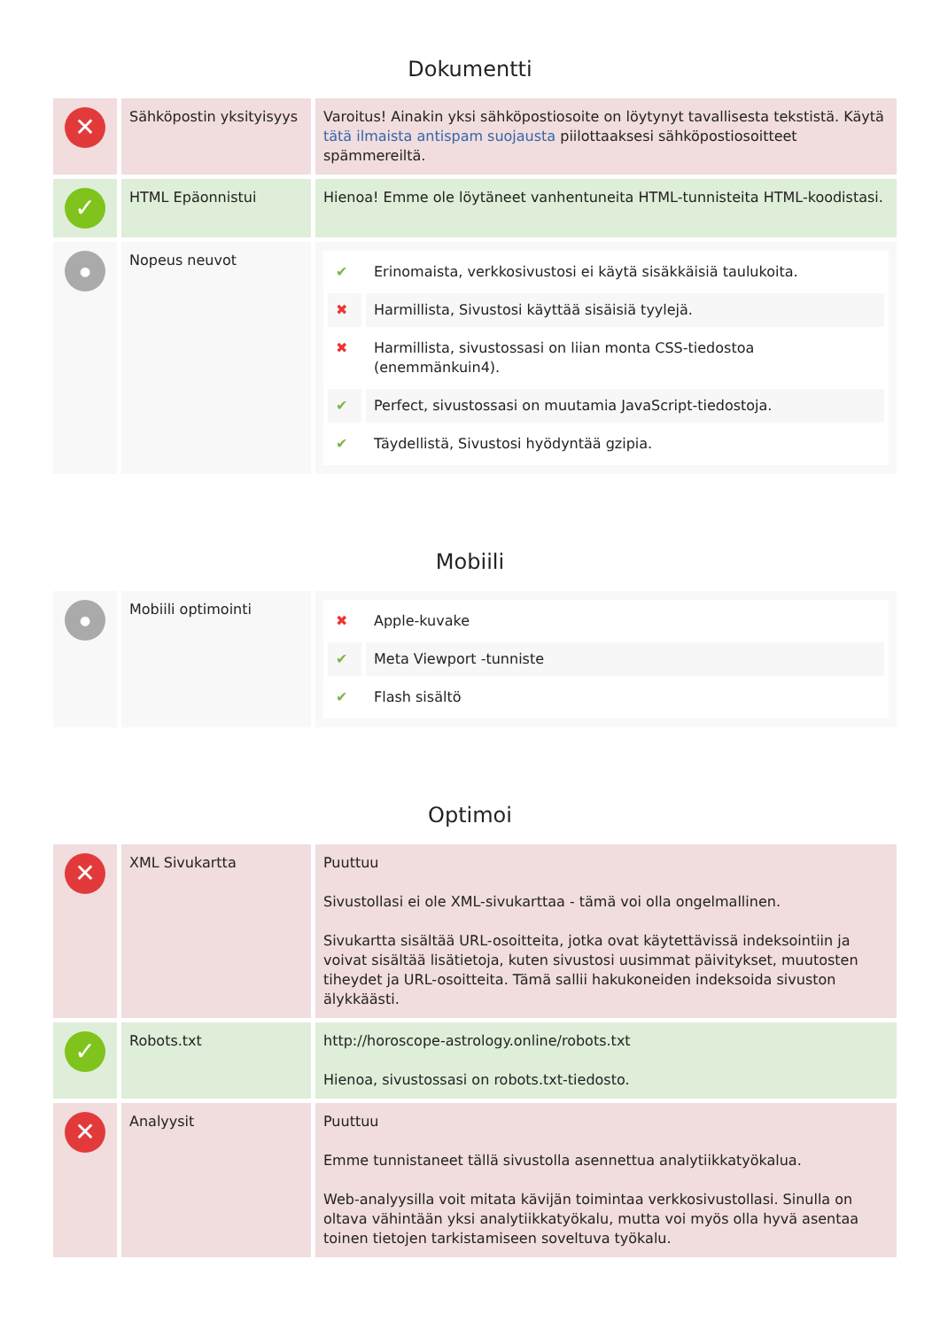Dokumentti
| ✕ | Sähköpostin yksityisyys | Varoitus! Ainakin yksi sähköpostiosoite on löytynyt tavallisesta tekstistä. Käytä tätä ilmaista antispam suojausta piilottaaksesi sähköpostiosoitteet spämmereiltä. |
| ✓ | HTML Epäonnistui | Hienoa! Emme ole löytäneet vanhentuneita HTML-tunnisteita HTML-koodistasi. |
| ● | Nopeus neuvot | / ✔ / Erinomaista, verkkosivustosi ei käytä sisäkkäisiä taulukoita. / / ✖ / Harmillista, Sivustosi käyttää sisäisiä tyylejä. / / ✖ / Harmillista, sivustossasi on liian monta CSS-tiedostoa (enemmänkuin4). / / ✔ / Perfect, sivustossasi on muutamia JavaScript-tiedostoja. / / ✔ / Täydellistä, Sivustosi hyödyntää gzipia. / |
Mobiili
| ● | Mobiili optimointi | / ✖ / Apple-kuvake / / ✔ / Meta Viewport -tunniste / / ✔ / Flash sisältö / |
Optimoi
| ✕ | XML Sivukartta | Puuttuu Sivustollasi ei ole XML-sivukarttaa - tämä voi olla ongelmallinen. Sivukartta sisältää URL-osoitteita, jotka ovat käytettävissä indeksointiin ja voivat sisältää lisätietoja, kuten sivustosi uusimmat päivitykset, muutosten tiheydet ja URL-osoitteita. Tämä sallii hakukoneiden indeksoida sivuston älykkäästi. |
| ✓ | Robots.txt | http://horoscope-astrology.online/robots.txt Hienoa, sivustossasi on robots.txt-tiedosto. |
| ✕ | Analyysit | Puuttuu Emme tunnistaneet tällä sivustolla asennettua analytiikkatyökalua. Web-analyysilla voit mitata kävijän toimintaa verkkosivustollasi. Sinulla on oltava vähintään yksi analytiikkatyökalu, mutta voi myös olla hyvä asentaa toinen tietojen tarkistamiseen soveltuva työkalu. |